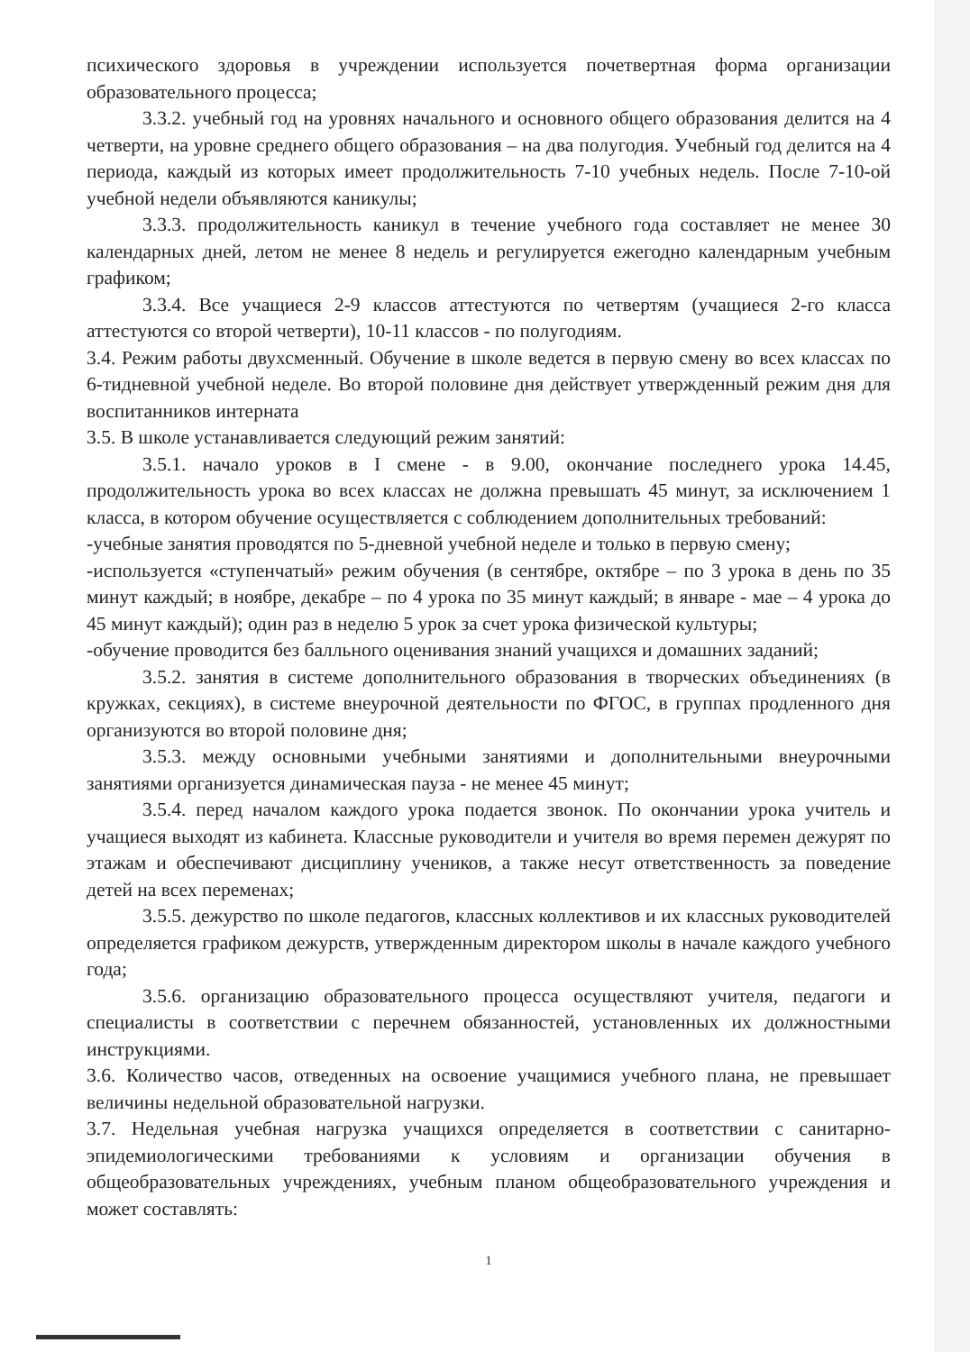психического здоровья в учреждении используется почетвертная форма организации образовательного процесса;
3.3.2. учебный год на уровнях начального и основного общего образования делится на 4 четверти, на уровне среднего общего образования – на два полугодия. Учебный год делится на 4 периода, каждый из которых имеет продолжительность 7-10 учебных недель. После 7-10-ой учебной недели объявляются каникулы;
3.3.3. продолжительность каникул в течение учебного года составляет не менее 30 календарных дней, летом не менее 8 недель и регулируется ежегодно календарным учебным графиком;
3.3.4. Все учащиеся 2-9 классов аттестуются по четвертям (учащиеся 2-го класса аттестуются со второй четверти), 10-11 классов - по полугодиям.
3.4. Режим работы двухсменный. Обучение в школе ведется в первую смену во всех классах по 6-тидневной учебной неделе. Во второй половине дня действует утвержденный режим дня для воспитанников интерната
3.5. В школе устанавливается следующий режим занятий:
3.5.1. начало уроков в I смене - в 9.00, окончание последнего урока 14.45, продолжительность урока во всех классах не должна превышать 45 минут, за исключением 1 класса, в котором обучение осуществляется с соблюдением дополнительных требований:
-учебные занятия проводятся по 5-дневной учебной неделе и только в первую смену;
-используется «ступенчатый» режим обучения (в сентябре, октябре – по 3 урока в день по 35 минут каждый; в ноябре, декабре – по 4 урока по 35 минут каждый; в январе - мае – 4 урока до 45 минут каждый); один раз в неделю 5 урок за счет урока физической культуры;
-обучение проводится без балльного оценивания знаний учащихся и домашних заданий;
3.5.2. занятия в системе дополнительного образования в творческих объединениях (в кружках, секциях), в системе внеурочной деятельности по ФГОС, в группах продленного дня организуются во второй половине дня;
3.5.3. между основными учебными занятиями и дополнительными внеурочными занятиями организуется динамическая пауза - не менее 45 минут;
3.5.4. перед началом каждого урока подается звонок. По окончании урока учитель и учащиеся выходят из кабинета. Классные руководители и учителя во время перемен дежурят по этажам и обеспечивают дисциплину учеников, а также несут ответственность за поведение детей на всех переменах;
3.5.5. дежурство по школе педагогов, классных коллективов и их классных руководителей определяется графиком дежурств, утвержденным директором школы в начале каждого учебного года;
3.5.6. организацию образовательного процесса осуществляют учителя, педагоги и специалисты в соответствии с перечнем обязанностей, установленных их должностными инструкциями.
3.6. Количество часов, отведенных на освоение учащимися учебного плана, не превышает величины недельной образовательной нагрузки.
3.7. Недельная учебная нагрузка учащихся определяется в соответствии с санитарно- эпидемиологическими требованиями к условиям и организации обучения в общеобразовательных учреждениях, учебным планом общеобразовательного учреждения и может составлять:
1